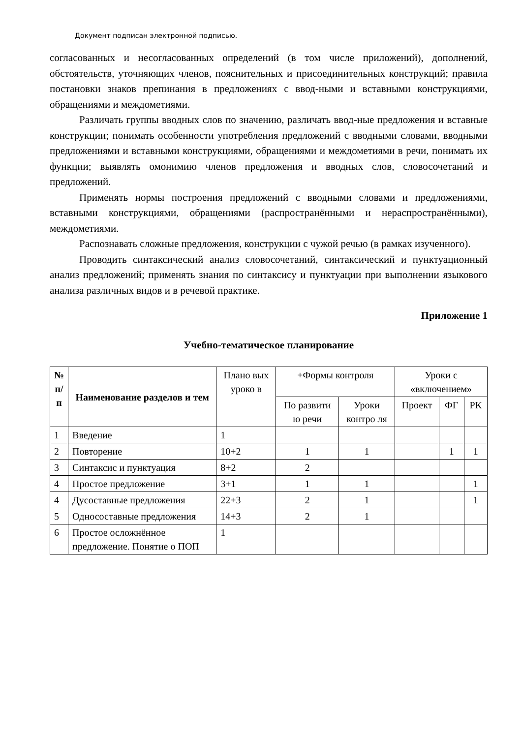Документ подписан электронной подписью.
согласованных и несогласованных определений (в том числе приложений), дополнений, обстоятельств, уточняющих членов, пояснительных и присоединительных конструкций; правила постановки знаков препинания в предложениях с ввод-ными и вставными конструкциями, обращениями и междометиями.
Различать группы вводных слов по значению, различать ввод-ные предложения и вставные конструкции; понимать особенности употребления предложений с вводными словами, вводными предложениями и вставными конструкциями, обращениями и междометиями в речи, понимать их функции; выявлять омонимию членов предложения и вводных слов, словосочетаний и предложений.
Применять нормы построения предложений с вводными словами и предложениями, вставными конструкциями, обращениями (распространёнными и нераспространёнными), междометиями.
Распознавать сложные предложения, конструкции с чужой речью (в рамках изученного).
Проводить синтаксический анализ словосочетаний, синтаксический и пунктуационный анализ предложений; применять знания по синтаксису и пунктуации при выполнении языкового анализа различных видов и в речевой практике.
Приложение 1
Учебно-тематическое планирование
| № п/ п | Наименование разделов и тем | Плано вых уроко в | +Формы контроля | | Уроки с «включением» | | |
| --- | --- | --- | --- | --- | --- | --- | --- |
| | | | По развити ю речи | Уроки контро ля | Проект | ФГ | РК |
| 1 | Введение | 1 | | | | | |
| 2 | Повторение | 10+2 | 1 | 1 | | 1 | 1 |
| 3 | Синтаксис и пунктуация | 8+2 | 2 | | | | |
| 4 | Простое предложение | 3+1 | 1 | 1 | | | 1 |
| 4 | Дусоставные предложения | 22+3 | 2 | 1 | | | 1 |
| 5 | Односоставные предложения | 14+3 | 2 | 1 | | | |
| 6 | Простое осложнённое предложение. Понятие о ПОП | 1 | | | | | |